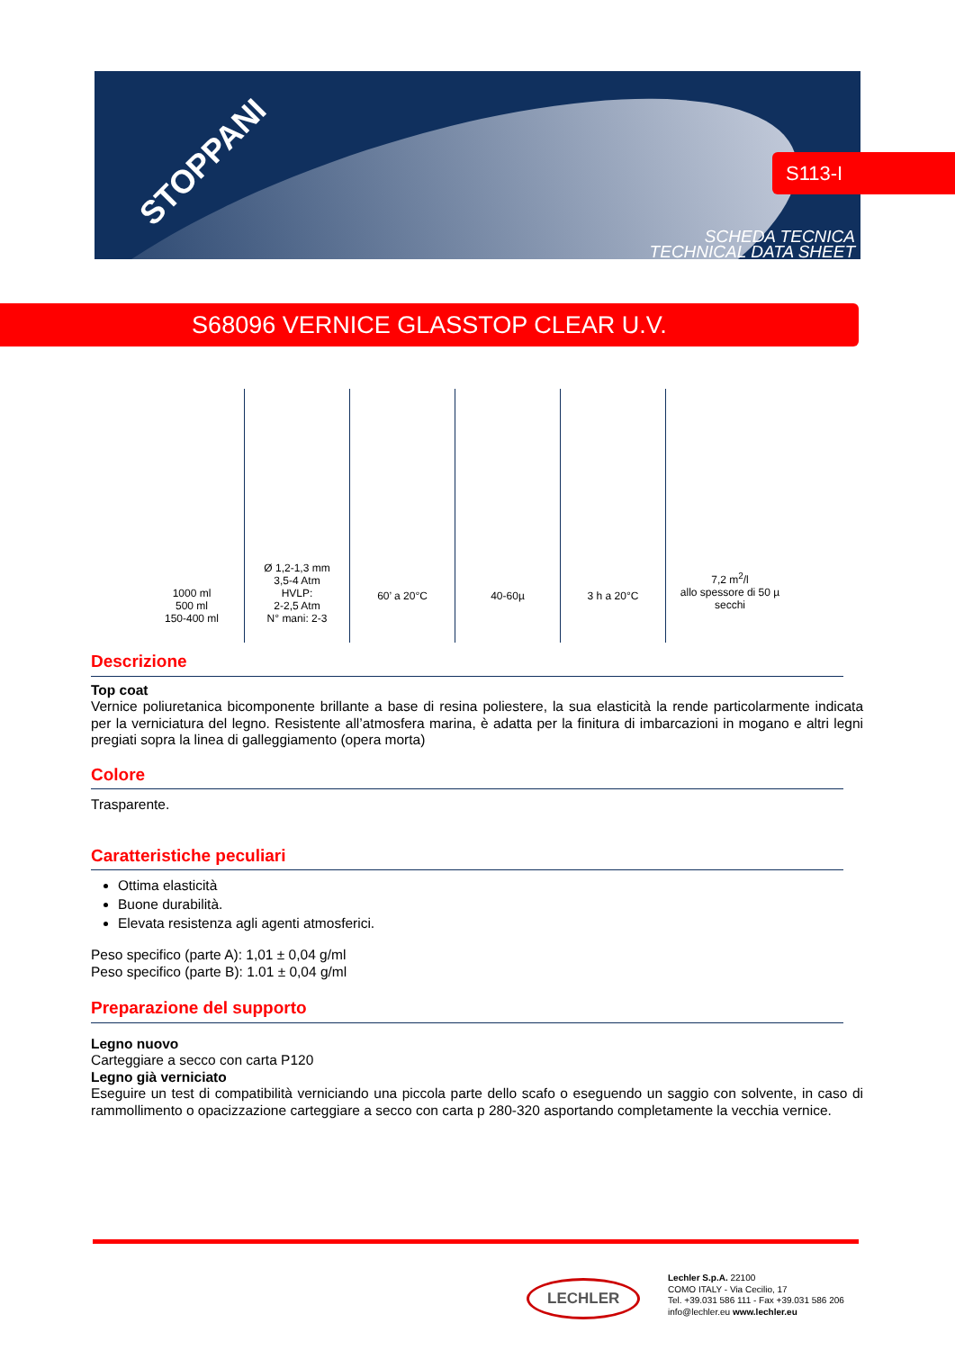STOPPANI
SCHEDA TECNICA
TECHNICAL DATA SHEET
S113-I
S68096 VERNICE GLASSTOP CLEAR U.V.
| 1000 ml 500 ml 150-400 ml | Ø 1,2-1,3 mm 3,5-4 Atm HVLP: 2-2,5 Atm N° mani: 2-3 | 60’ a 20°C | 40-60µ | 3 h a 20°C | 7,2 m<sup>2</sup>/l allo spessore di 50 µ secchi |
Descrizione
Top coat
Vernice poliuretanica bicomponente brillante a base di resina poliestere, la sua elasticità la rende particolarmente indicata per la verniciatura del legno. Resistente all’atmosfera marina, è adatta per la finitura di imbarcazioni in mogano e altri legni pregiati sopra la linea di galleggiamento (opera morta)
Colore
Trasparente.
Caratteristiche peculiari
Ottima elasticità
Buone durabilità.
Elevata resistenza agli agenti atmosferici.
Peso specifico (parte A): 1,01 ± 0,04 g/ml
Peso specifico (parte B): 1.01 ± 0,04 g/ml
Preparazione del supporto
Legno nuovo
Carteggiare a secco con carta P120
Legno già verniciato
Eseguire un test di compatibilità verniciando una piccola parte dello scafo o eseguendo un saggio con solvente, in caso di rammollimento o opacizzazione carteggiare a secco con carta p 280-320 asportando completamente la vecchia vernice.
LECHLER
Lechler S.p.A. 22100
COMO ITALY - Via Cecilio, 17
Tel. +39.031 586 111 - Fax +39.031 586 206
info@lechler.eu www.lechler.eu